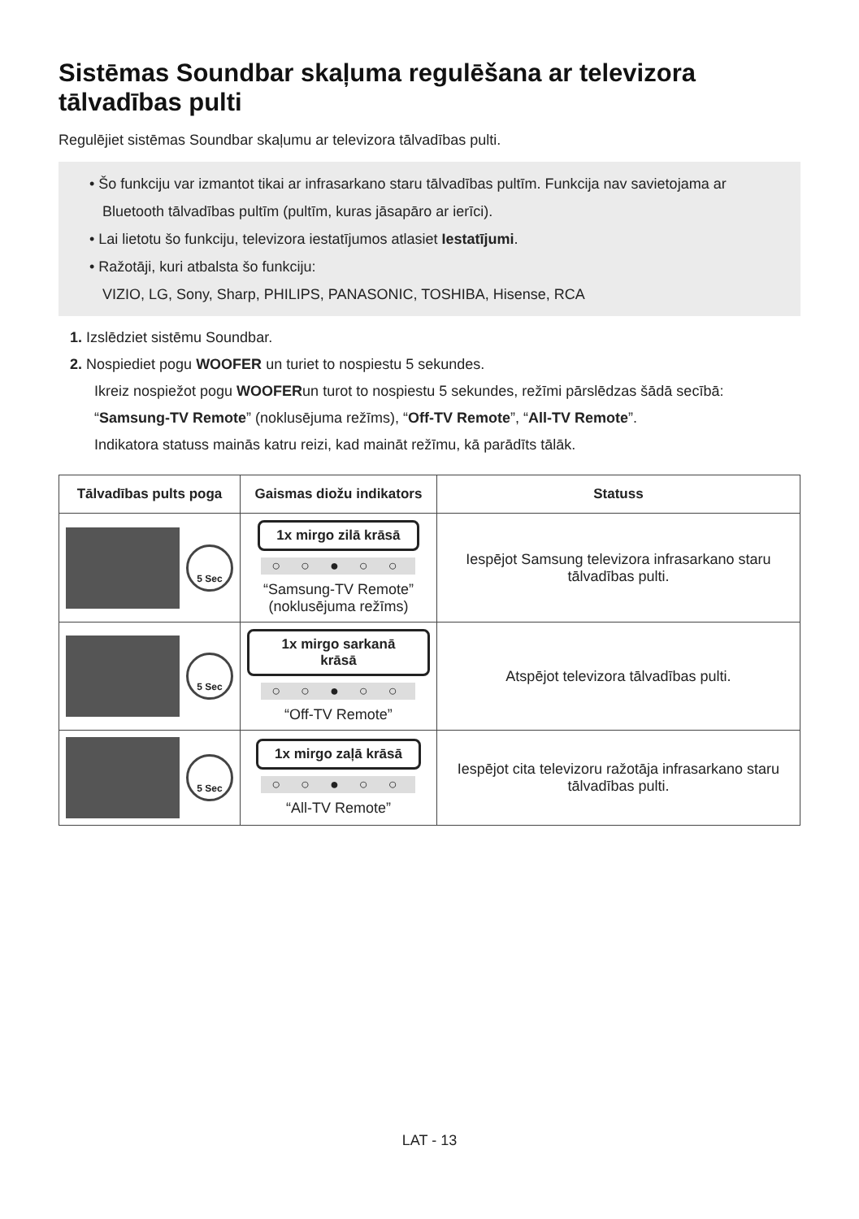Sistēmas Soundbar skaļuma regulēšana ar televizora tālvadības pulti
Regulējiet sistēmas Soundbar skaļumu ar televizora tālvadības pulti.
• Šo funkciju var izmantot tikai ar infrasarkano staru tālvadības pultīm. Funkcija nav savietojama ar Bluetooth tālvadības pultīm (pultīm, kuras jāsapāro ar ierīci).
• Lai lietotu šo funkciju, televizora iestatījumos atlasiet Iestatījumi.
• Ražotāji, kuri atbalsta šo funkciju:
VIZIO, LG, Sony, Sharp, PHILIPS, PANASONIC, TOSHIBA, Hisense, RCA
1. Izslēdziet sistēmu Soundbar.
2. Nospiediet pogu WOOFER un turiet to nospiestu 5 sekundes.
Ikreiz nospiežot pogu WOOFERun turot to nospiestu 5 sekundes, režīmi pārslēdzas šādā secībā: “Samsung-TV Remote” (noklusējuma režīms), “Off-TV Remote”, “All-TV Remote”.
Indikatora statuss mainās katru reizi, kad maināt režīmu, kā parādīts tālāk.
| Tālvadības pults poga | Gaismas diožu indikators | Statuss |
| --- | --- | --- |
| 5 Sec | 1x mirgo zilā krāsā ○ ○ ● ○ ○ “Samsung-TV Remote” (noklusējuma režīms) | Iespējot Samsung televizora infrasarkano staru tālvadības pulti. |
| 5 Sec | 1x mirgo sarkanā krāsā ○ ○ ● ○ ○ “Off-TV Remote” | Atspējot televizora tālvadības pulti. |
| 5 Sec | 1x mirgo zaļā krāsā ○ ○ ● ○ ○ “All-TV Remote” | Iespējot cita televizoru ražotāja infrasarkano staru tālvadības pulti. |
LAT - 13